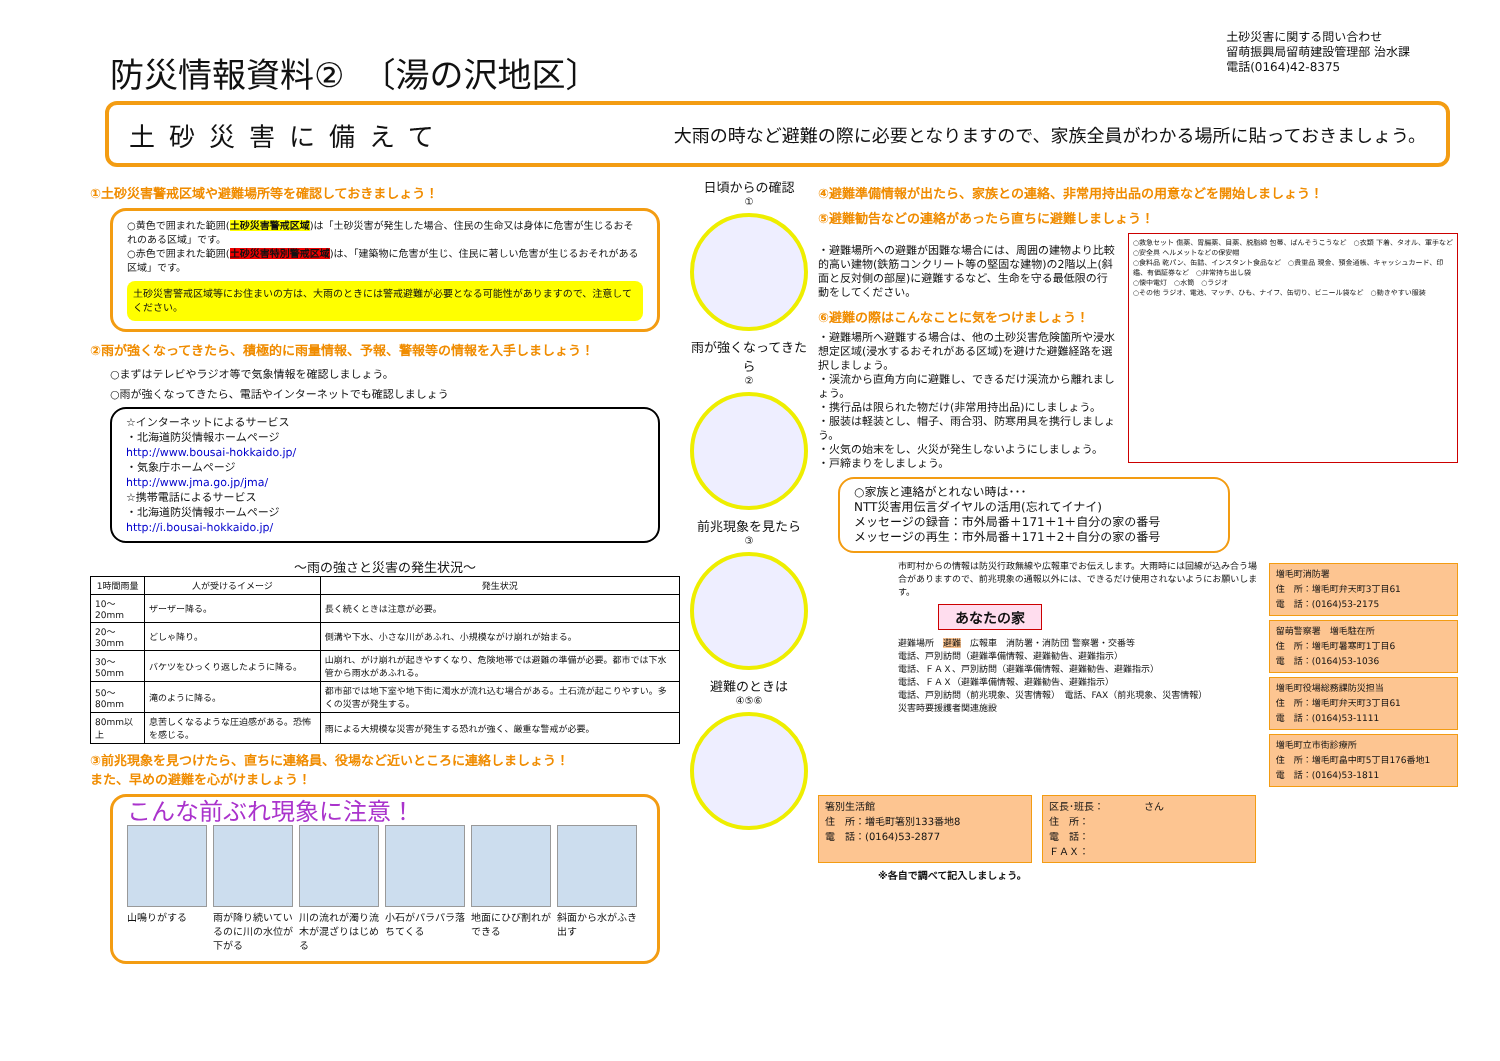防災情報資料②　〔湯の沢地区〕
土砂災害に関する問い合わせ
留萌振興局留萌建設管理部 治水課
電話(0164)42-8375
土砂災害に備えて
大雨の時など避難の際に必要となりますので、家族全員がわかる場所に貼っておきましょう。
①土砂災害警戒区域や避難場所等を確認しておきましょう！
○黄色で囲まれた範囲(土砂災害警戒区域)は「土砂災害が発生した場合、住民の生命又は身体に危害が生じるおそれのある区域」です。
○赤色で囲まれた範囲(土砂災害特別警戒区域)は、「建築物に危害が生じ、住民に著しい危害が生じるおそれがある区域」です。
土砂災害警戒区域等にお住まいの方は、大雨のときには警戒避難が必要となる可能性がありますので、注意してください。
②雨が強くなってきたら、積極的に雨量情報、予報、警報等の情報を入手しましょう！
○まずはテレビやラジオ等で気象情報を確認しましょう。
○雨が強くなってきたら、電話やインターネットでも確認しましょう
☆インターネットによるサービス
・北海道防災情報ホームページ
http://www.bousai-hokkaido.jp/
・気象庁ホームページ
http://www.jma.go.jp/jma/
☆携帯電話によるサービス
・北海道防災情報ホームページ
http://i.bousai-hokkaido.jp/
～雨の強さと災害の発生状況～
| 1時間雨量 | 人が受けるイメージ | 発生状況 |
| --- | --- | --- |
| 10～20mm | ザーザー降る。 | 長く続くときは注意が必要。 |
| 20～30mm | どしゃ降り。 | 側溝や下水、小さな川があふれ、小規模ながけ崩れが始まる。 |
| 30～50mm | バケツをひっくり返したように降る。 | 山崩れ、がけ崩れが起きやすくなり、危険地帯では避難の準備が必要。都市では下水管から雨水があふれる。 |
| 50～80mm | 滝のように降る。 | 都市部では地下室や地下街に濁水が流れ込む場合がある。土石流が起こりやすい。多くの災害が発生する。 |
| 80mm以上 | 息苦しくなるような圧迫感がある。恐怖を感じる。 | 雨による大規模な災害が発生する恐れが強く、厳重な警戒が必要。 |
③前兆現象を見つけたら、直ちに連絡員、役場など近いところに連絡しましょう！
また、早めの避難を心がけましょう！
こんな前ぶれ現象に注意！
山鳴りがする 雨が降り続いているのに川の水位が下がる
川の流れが濁り流木が混ざりはじめる
小石がパラパラ落ちてくる
地面にひび割れができる
斜面から水がふき出す
日頃からの確認
①
雨が強くなってきたら
②
前兆現象を見たら
③
避難のときは
④⑤⑥
④避難準備情報が出たら、家族との連絡、非常用持出品の用意などを開始しましょう！
⑤避難勧告などの連絡があったら直ちに避難しましょう！
・避難場所への避難が困難な場合には、周囲の建物より比較的高い建物(鉄筋コンクリート等の堅固な建物)の2階以上(斜面と反対側の部屋)に避難するなど、生命を守る最低限の行動をしてください。
⑥避難の際はこんなことに気をつけましょう！
・避難場所へ避難する場合は、他の土砂災害危険箇所や浸水想定区域(浸水するおそれがある区域)を避けた避難経路を選択しましょう。
・渓流から直角方向に避難し、できるだけ渓流から離れましょう。
・携行品は限られた物だけ(非常用持出品)にしましょう。
・服装は軽装とし、帽子、雨合羽、防寒用具を携行しましょう。
・火気の始末をし、火災が発生しないようにしましょう。
・戸締まりをしましょう。
○救急セット 傷薬、胃腸薬、目薬、脱脂綿 包帯、ばんそうこうなど　○衣類 下着、タオル、軍手など　○安全具 ヘルメットなどの保安帽
○食料品 乾パン、缶詰、インスタント食品など　○貴重品 現金、預金通帳、キャッシュカード、印鑑、有価証券など　○非常持ち出し袋
○懐中電灯　○水筒　○ラジオ
○その他 ラジオ、電池、マッチ、ひも、ナイフ、缶切り、ビニール袋など　○動きやすい服装
○家族と連絡がとれない時は･･･
NTT災害用伝言ダイヤルの活用(忘れてイナイ)
メッセージの録音：市外局番＋171＋1＋自分の家の番号
メッセージの再生：市外局番＋171＋2＋自分の家の番号
市町村からの情報は防災行政無線や広報車でお伝えします。大雨時には回線が込み合う場合がありますので、前兆現象の通報以外には、できるだけ使用されないようにお願いします。
あなたの家
避難場所　避難　広報車　消防署・消防団 警察署・交番等
電話、戸別訪問（避難準備情報、避難勧告、避難指示）
電話、ＦＡＸ、戸別訪問（避難準備情報、避難勧告、避難指示）
電話、ＦＡＸ（避難準備情報、避難勧告、避難指示）
電話、戸別訪問（前兆現象、災害情報）　電話、FAX（前兆現象、災害情報）
災害時要援護者関連施設
増毛町消防署
住　所：増毛町弁天町3丁目61
電　話：(0164)53-2175
留萌警察署　増毛駐在所
住　所：増毛町暑寒町1丁目6
電　話：(0164)53-1036
増毛町役場総務課防災担当
住　所：増毛町弁天町3丁目61
電　話：(0164)53-1111
増毛町立市街診療所
住　所：増毛町畠中町5丁目176番地1
電　話：(0164)53-1811
箸別生活館
住　所：増毛町箸別133番地8
電　話：(0164)53-2877
区長･班長：　　　　さん
住　所：
電　話：
ＦＡＸ：
※各自で調べて記入しましょう。